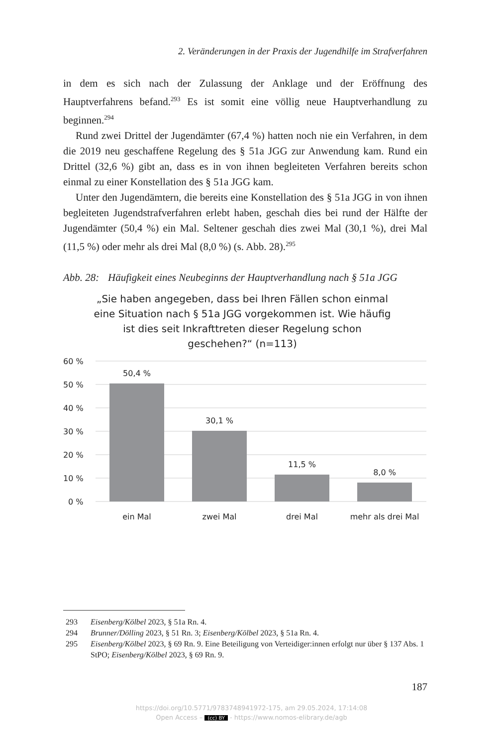2. Veränderungen in der Praxis der Jugendhilfe im Strafverfahren
in dem es sich nach der Zulassung der Anklage und der Eröffnung des Hauptverfahrens befand.<sup>293</sup> Es ist somit eine völlig neue Hauptverhandlung zu beginnen.<sup>294</sup>
Rund zwei Drittel der Jugendämter (67,4 %) hatten noch nie ein Verfahren, in dem die 2019 neu geschaffene Regelung des § 51a JGG zur Anwendung kam. Rund ein Drittel (32,6 %) gibt an, dass es in von ihnen begleiteten Verfahren bereits schon einmal zu einer Konstellation des § 51a JGG kam.
Unter den Jugendämtern, die bereits eine Konstellation des § 51a JGG in von ihnen begleiteten Jugendstrafverfahren erlebt haben, geschah dies bei rund der Hälfte der Jugendämter (50,4 %) ein Mal. Seltener geschah dies zwei Mal (30,1 %), drei Mal (11,5 %) oder mehr als drei Mal (8,0 %) (s. Abb. 28).<sup>295</sup>
Abb. 28: Häufigkeit eines Neubeginns der Hauptverhandlung nach § 51a JGG
„Sie haben angegeben, dass bei Ihren Fällen schon einmal eine Situation nach § 51a JGG vorgekommen ist. Wie häufig ist dies seit Inkrafttreten dieser Regelung schon geschehen?“ (n=113)
60 %
50 %
40 %
30 %
20 %
10 %
0 %
50,4 %
30,1 %
11,5 %
8,0 %
ein Mal
zwei Mal
drei Mal
mehr als drei Mal
293 Eisenberg/Kölbel 2023, § 51a Rn. 4.
294 Brunner/Dölling 2023, § 51 Rn. 3; Eisenberg/Kölbel 2023, § 51a Rn. 4.
295 Eisenberg/Kölbel 2023, § 69 Rn. 9. Eine Beteiligung von Verteidiger:innen erfolgt nur über § 137 Abs. 1 StPO; Eisenberg/Kölbel 2023, § 69 Rn. 9.
187
https://doi.org/10.5771/9783748941972-175, am 29.05.2024, 17:14:08
Open Access – (cc) BY - https://www.nomos-elibrary.de/agb